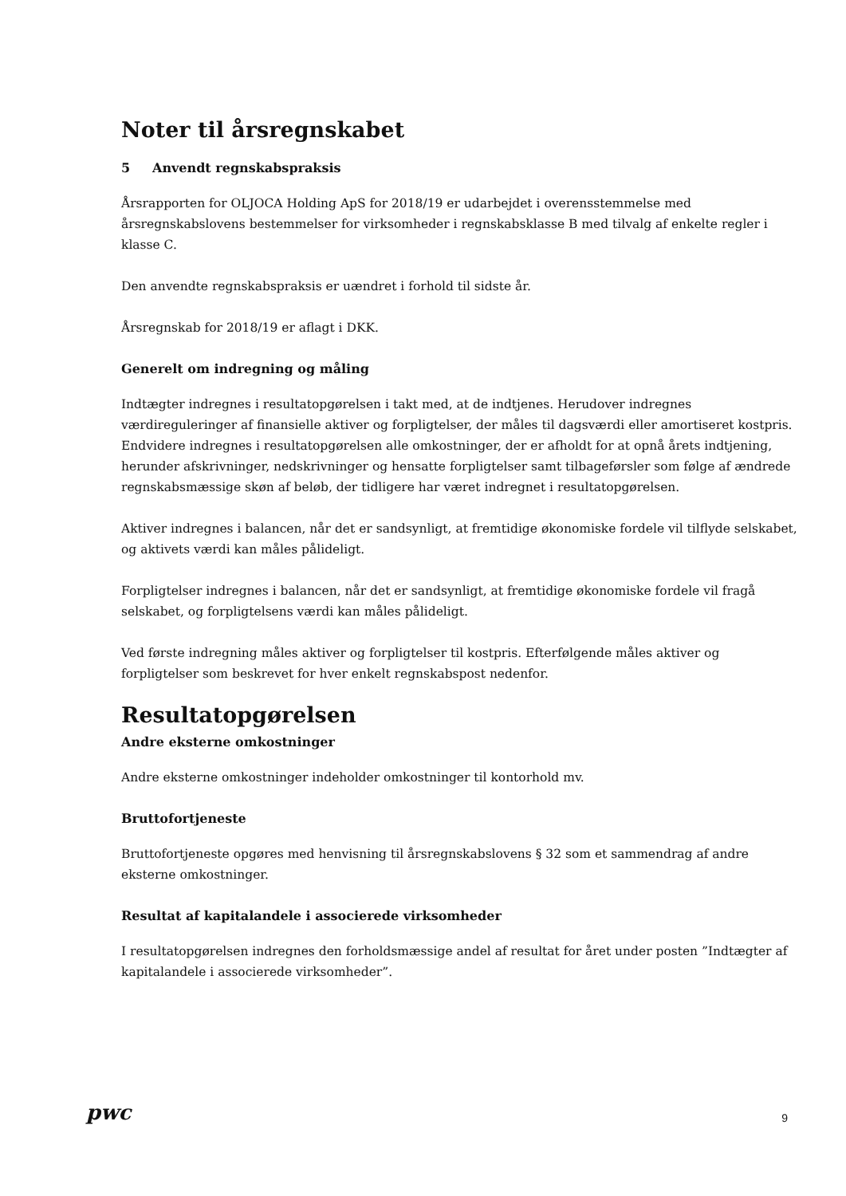Noter til årsregnskabet
5 Anvendt regnskabspraksis
Årsrapporten for OLJOCA Holding ApS for 2018/19 er udarbejdet i overensstemmelse med årsregnskabslovens bestemmelser for virksomheder i regnskabsklasse B med tilvalg af enkelte regler i klasse C.
Den anvendte regnskabspraksis er uændret i forhold til sidste år.
Årsregnskab for 2018/19 er aflagt i DKK.
Generelt om indregning og måling
Indtægter indregnes i resultatopgørelsen i takt med, at de indtjenes. Herudover indregnes værdireguleringer af finansielle aktiver og forpligtelser, der måles til dagsværdi eller amortiseret kostpris. Endvidere indregnes i resultatopgørelsen alle omkostninger, der er afholdt for at opnå årets indtjening, herunder afskrivninger, nedskrivninger og hensatte forpligtelser samt tilbageførsler som følge af ændrede regnskabsmæssige skøn af beløb, der tidligere har været indregnet i resultatopgørelsen.
Aktiver indregnes i balancen, når det er sandsynligt, at fremtidige økonomiske fordele vil tilflyde selskabet, og aktivets værdi kan måles pålideligt.
Forpligtelser indregnes i balancen, når det er sandsynligt, at fremtidige økonomiske fordele vil fragå selskabet, og forpligtelsens værdi kan måles pålideligt.
Ved første indregning måles aktiver og forpligtelser til kostpris. Efterfølgende måles aktiver og forpligtelser som beskrevet for hver enkelt regnskabspost nedenfor.
Resultatopgørelsen
Andre eksterne omkostninger
Andre eksterne omkostninger indeholder omkostninger til kontorhold mv.
Bruttofortjeneste
Bruttofortjeneste opgøres med henvisning til årsregnskabslovens § 32 som et sammendrag af andre eksterne omkostninger.
Resultat af kapitalandele i associerede virksomheder
I resultatopgørelsen indregnes den forholdsmæssige andel af resultat for året under posten ”Indtægter af kapitalandele i associerede virksomheder”.
pwc 9